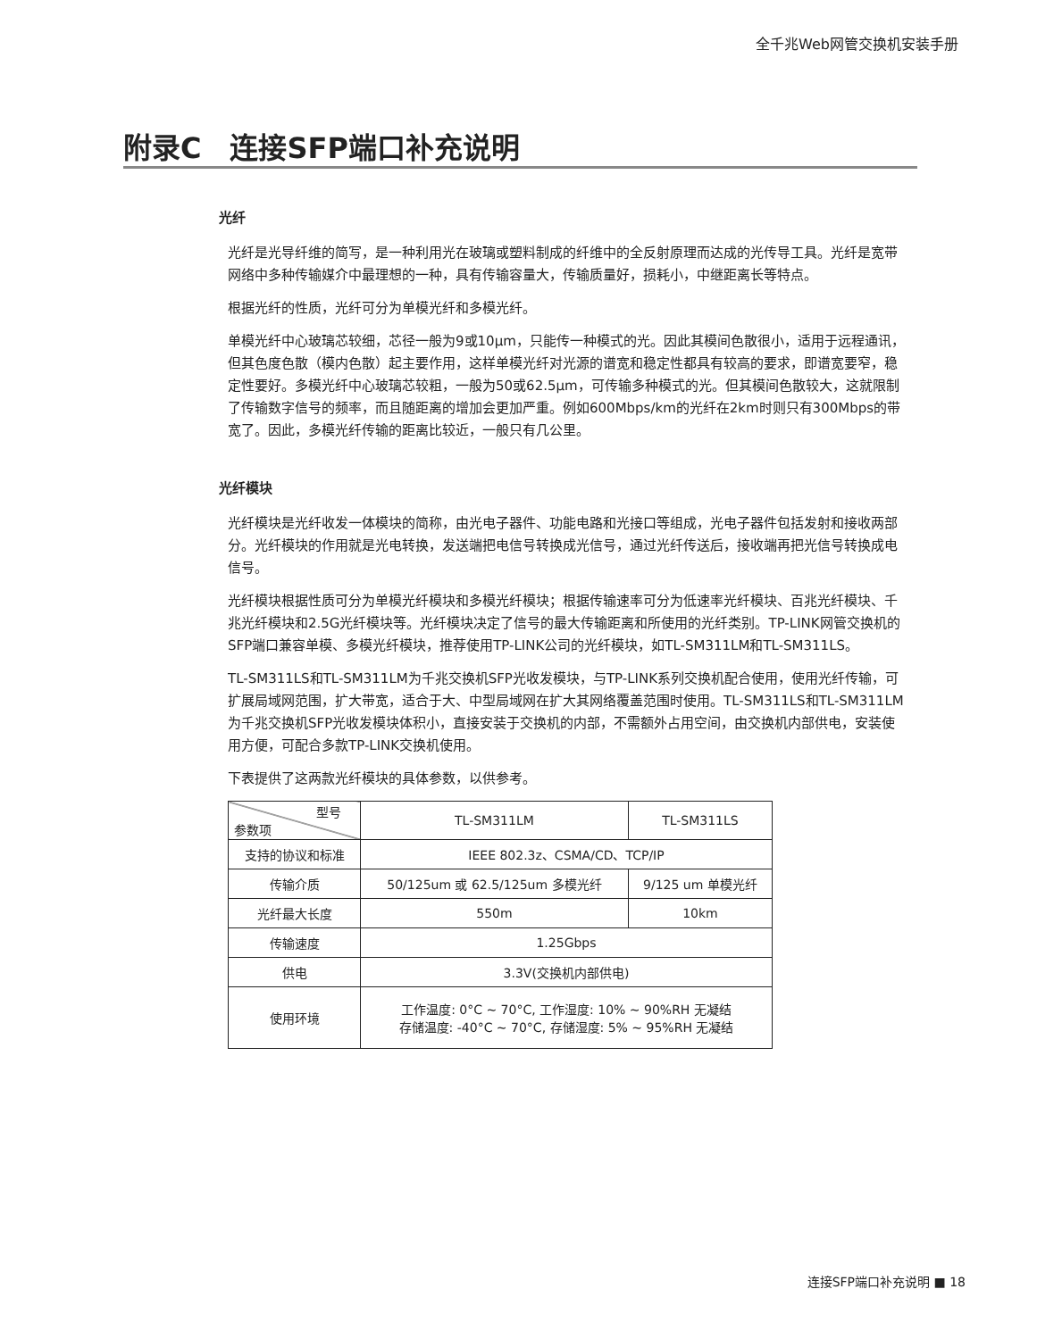全千兆Web网管交换机安装手册
附录C　连接SFP端口补充说明
光纤
光纤是光导纤维的简写，是一种利用光在玻璃或塑料制成的纤维中的全反射原理而达成的光传导工具。光纤是宽带网络中多种传输媒介中最理想的一种，具有传输容量大，传输质量好，损耗小，中继距离长等特点。
根据光纤的性质，光纤可分为单模光纤和多模光纤。
单模光纤中心玻璃芯较细，芯径一般为9或10μm，只能传一种模式的光。因此其模间色散很小，适用于远程通讯，但其色度色散（模内色散）起主要作用，这样单模光纤对光源的谱宽和稳定性都具有较高的要求，即谱宽要窄，稳定性要好。多模光纤中心玻璃芯较粗，一般为50或62.5μm，可传输多种模式的光。但其模间色散较大，这就限制了传输数字信号的频率，而且随距离的增加会更加严重。例如600Mbps/km的光纤在2km时则只有300Mbps的带宽了。因此，多模光纤传输的距离比较近，一般只有几公里。
光纤模块
光纤模块是光纤收发一体模块的简称，由光电子器件、功能电路和光接口等组成，光电子器件包括发射和接收两部分。光纤模块的作用就是光电转换，发送端把电信号转换成光信号，通过光纤传送后，接收端再把光信号转换成电信号。
光纤模块根据性质可分为单模光纤模块和多模光纤模块；根据传输速率可分为低速率光纤模块、百兆光纤模块、千兆光纤模块和2.5G光纤模块等。光纤模块决定了信号的最大传输距离和所使用的光纤类别。TP-LINK网管交换机的SFP端口兼容单模、多模光纤模块，推荐使用TP-LINK公司的光纤模块，如TL-SM311LM和TL-SM311LS。
TL-SM311LS和TL-SM311LM为千兆交换机SFP光收发模块，与TP-LINK系列交换机配合使用，使用光纤传输，可扩展局域网范围，扩大带宽，适合于大、中型局域网在扩大其网络覆盖范围时使用。TL-SM311LS和TL-SM311LM为千兆交换机SFP光收发模块体积小，直接安装于交换机的内部，不需额外占用空间，由交换机内部供电，安装使用方便，可配合多款TP-LINK交换机使用。
下表提供了这两款光纤模块的具体参数，以供参考。
| 型号 参数项 | TL-SM311LM | TL-SM311LS |
| 支持的协议和标准 | IEEE 802.3z、CSMA/CD、TCP/IP | |
| 传输介质 | 50/125um 或 62.5/125um 多模光纤 | 9/125 um 单模光纤 |
| 光纤最大长度 | 550m | 10km |
| 传输速度 | 1.25Gbps | |
| 供电 | 3.3V(交换机内部供电) | |
| 使用环境 | 工作温度: 0°C ~ 70°C, 工作湿度: 10% ~ 90%RH 无凝结 存储温度: -40°C ~ 70°C, 存储湿度: 5% ~ 95%RH 无凝结 | |
连接SFP端口补充说明 ■ 18